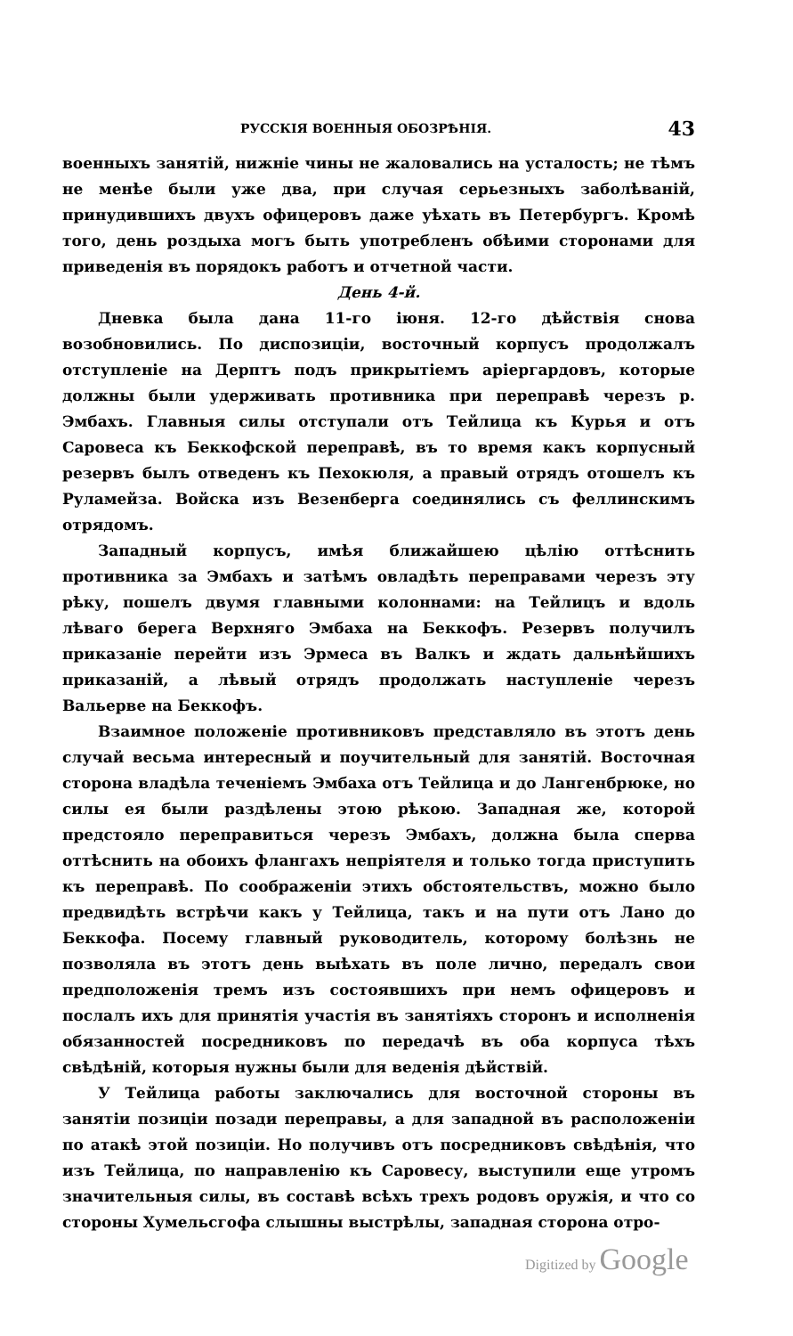РУССКІЯ ВОЕННЫЯ ОБОЗРѢНІЯ. 43
военныхъ занятій, нижніе чины не жаловались на усталость; не тѣмъ не менѣе были уже два, при случая серьезныхъ заболѣваній, принудившихъ двухъ офицеровъ даже уѣхать въ Петербургъ. Кромѣ того, день роздыха могъ быть употребленъ обѣими сторонами для приведенія въ порядокъ работъ и отчетной части.
День 4-й.
Дневка была дана 11-го іюня. 12-го дѣйствія снова возобновились. По диспозиціи, восточный корпусъ продолжалъ отступленіе на Дерптъ подъ прикрытіемъ аріергардовъ, которые должны были удерживать противника при переправѣ черезъ р. Эмбахъ. Главныя силы отступали отъ Тейлица къ Курья и отъ Саровеса къ Беккофской переправѣ, въ то время какъ корпусный резервъ былъ отведенъ къ Пехокюля, а правый отрядъ отошелъ къ Руламейза. Войска изъ Везенберга соединялись съ феллинскимъ отрядомъ.
Западный корпусъ, имѣя ближайшею цѣлію оттѣснить противника за Эмбахъ и затѣмъ овладѣть переправами черезъ эту рѣку, пошелъ двумя главными колоннами: на Тейлицъ и вдоль лѣваго берега Верхняго Эмбаха на Беккофъ. Резервъ получилъ приказаніе перейти изъ Эрмеса въ Валкъ и ждать дальнѣйшихъ приказаній, а лѣвый отрядъ продолжать наступленіе черезъ Вальерве на Беккофъ.
Взаимное положеніе противниковъ представляло въ этотъ день случай весьма интересный и поучительный для занятій. Восточная сторона владѣла теченіемъ Эмбаха отъ Тейлица и до Лангенбрюке, но силы ея были раздѣлены этою рѣкою. Западная же, которой предстояло переправиться черезъ Эмбахъ, должна была сперва оттѣснить на обоихъ флангахъ непріятеля и только тогда приступить къ переправѣ. По соображеніи этихъ обстоятельствъ, можно было предвидѣть встрѣчи какъ у Тейлица, такъ и на пути отъ Лано до Беккофа. Посему главный руководитель, которому болѣзнь не позволяла въ этотъ день выѣхать въ поле лично, передалъ свои предположенія тремъ изъ состоявшихъ при немъ офицеровъ и послалъ ихъ для принятія участія въ занятіяхъ сторонъ и исполненія обязанностей посредниковъ по передачѣ въ оба корпуса тѣхъ свѣдѣній, которыя нужны были для веденія дѣйствій.
У Тейлица работы заключались для восточной стороны въ занятіи позиціи позади переправы, а для западной въ расположеніи по атакѣ этой позиціи. Но получивъ отъ посредниковъ свѣдѣнія, что изъ Тейлица, по направленію къ Саровесу, выступили еще утромъ значительныя силы, въ составѣ всѣхъ трехъ родовъ оружія, и что со стороны Хумельсгофа слышны выстрѣлы, западная сторона отро-
Digitized by Google